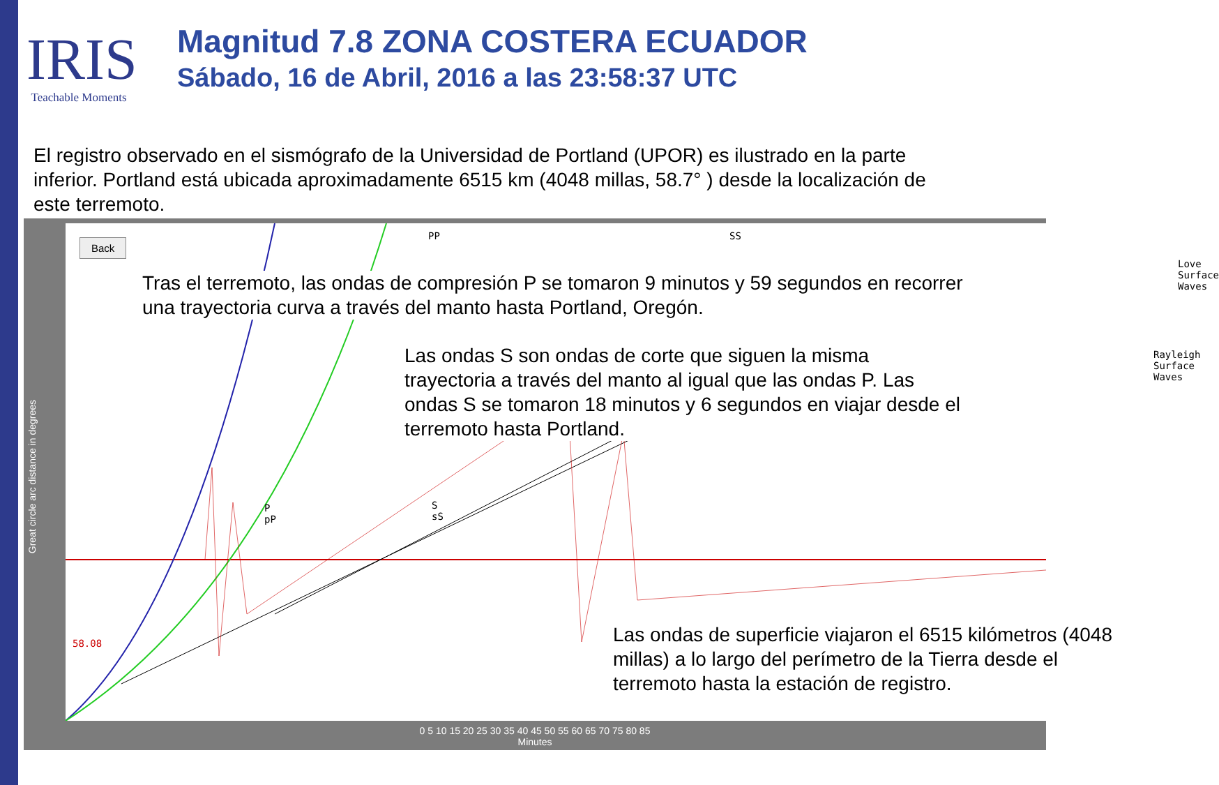IRIS
Teachable Moments
Magnitud 7.8 ZONA COSTERA ECUADOR
Sábado, 16 de Abril, 2016 a las 23:58:37 UTC
El registro observado en el sismógrafo de la Universidad de Portland (UPOR) es ilustrado en la parte inferior. Portland está ubicada aproximadamente 6515 km (4048 millas, 58.7° ) desde la localización de este terremoto.
Great circle arc distance in degrees
Back
PP SS
Love Surface Waves
Rayleigh Surface Waves
P
pP
S
sS
58.08
Tras el terremoto, las ondas de compresión P se tomaron 9 minutos y 59 segundos en recorrer una trayectoria curva a través del manto hasta Portland, Oregón.
Las ondas S son ondas de corte que siguen la misma trayectoria a través del manto al igual que las ondas P. Las ondas S se tomaron 18 minutos y 6 segundos en viajar desde el terremoto hasta Portland.
Las ondas de superficie viajaron el 6515 kilómetros (4048 millas) a lo largo del perímetro de la Tierra desde el terremoto hasta la estación de registro.
0 5 10 15 20 25 30 35 40 45 50 55 60 65 70 75 80 85
Minutes